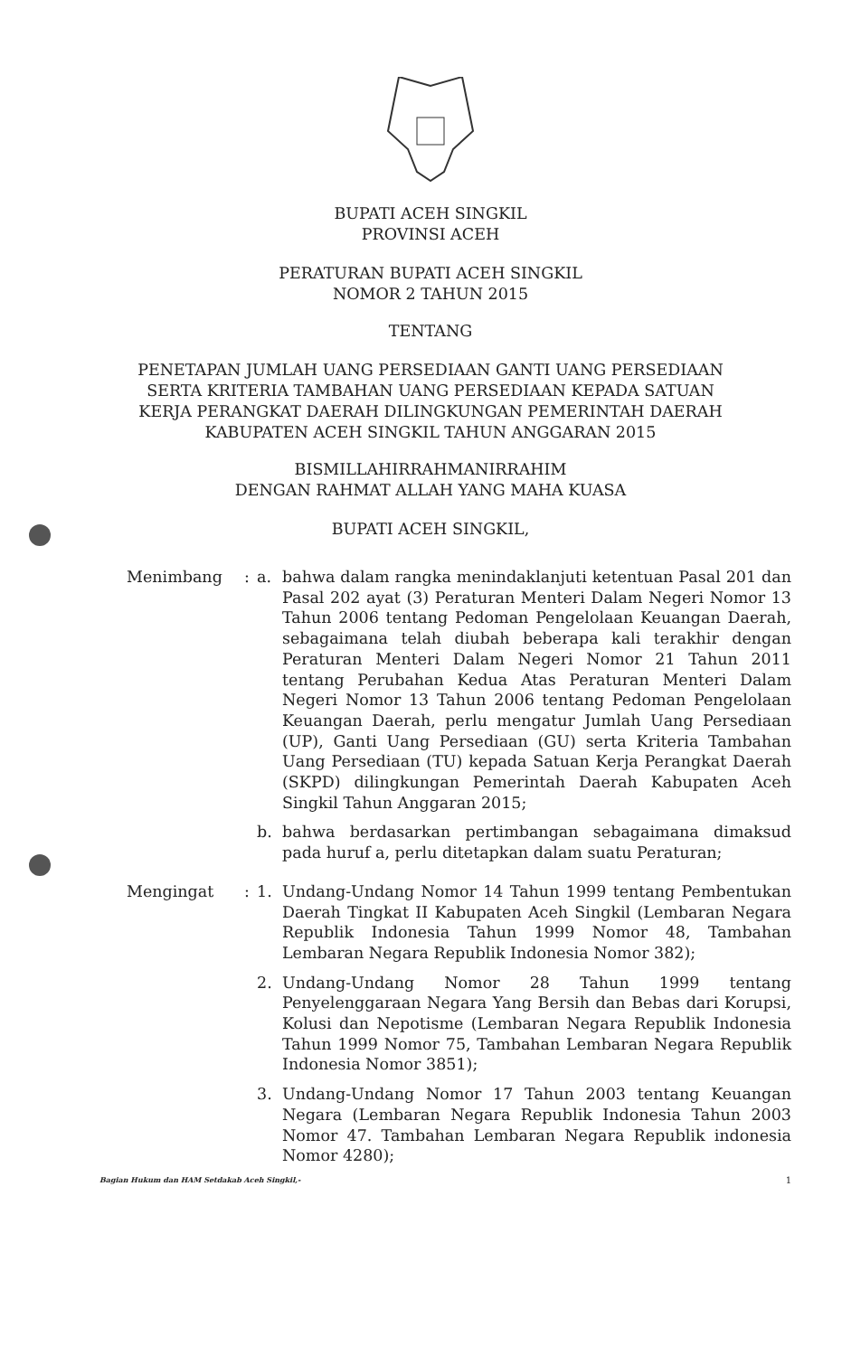BUPATI ACEH SINGKIL
PROVINSI ACEH
PERATURAN BUPATI ACEH SINGKIL
NOMOR 2 TAHUN 2015
TENTANG
PENETAPAN JUMLAH UANG PERSEDIAAN GANTI UANG PERSEDIAAN
SERTA KRITERIA TAMBAHAN UANG PERSEDIAAN KEPADA SATUAN
KERJA PERANGKAT DAERAH DILINGKUNGAN PEMERINTAH DAERAH
KABUPATEN ACEH SINGKIL TAHUN ANGGARAN 2015
BISMILLAHIRRAHMANIRRAHIM
DENGAN RAHMAT ALLAH YANG MAHA KUASA
BUPATI ACEH SINGKIL,
Menimbang : a. bahwa dalam rangka menindaklanjuti ketentuan Pasal 201 dan Pasal 202 ayat (3) Peraturan Menteri Dalam Negeri Nomor 13 Tahun 2006 tentang Pedoman Pengelolaan Keuangan Daerah, sebagaimana telah diubah beberapa kali terakhir dengan Peraturan Menteri Dalam Negeri Nomor 21 Tahun 2011 tentang Perubahan Kedua Atas Peraturan Menteri Dalam Negeri Nomor 13 Tahun 2006 tentang Pedoman Pengelolaan Keuangan Daerah, perlu mengatur Jumlah Uang Persediaan (UP), Ganti Uang Persediaan (GU) serta Kriteria Tambahan Uang Persediaan (TU) kepada Satuan Kerja Perangkat Daerah (SKPD) dilingkungan Pemerintah Daerah Kabupaten Aceh Singkil Tahun Anggaran 2015;
b. bahwa berdasarkan pertimbangan sebagaimana dimaksud pada huruf a, perlu ditetapkan dalam suatu Peraturan;
Mengingat : 1. Undang-Undang Nomor 14 Tahun 1999 tentang Pembentukan Daerah Tingkat II Kabupaten Aceh Singkil (Lembaran Negara Republik Indonesia Tahun 1999 Nomor 48, Tambahan Lembaran Negara Republik Indonesia Nomor 382);
2. Undang-Undang Nomor 28 Tahun 1999 tentang Penyelenggaraan Negara Yang Bersih dan Bebas dari Korupsi, Kolusi dan Nepotisme (Lembaran Negara Republik Indonesia Tahun 1999 Nomor 75, Tambahan Lembaran Negara Republik Indonesia Nomor 3851);
3. Undang-Undang Nomor 17 Tahun 2003 tentang Keuangan Negara (Lembaran Negara Republik Indonesia Tahun 2003 Nomor 47. Tambahan Lembaran Negara Republik indonesia Nomor 4280);
Bagian Hukum dan HAM Setdakab Aceh Singkil,- 1